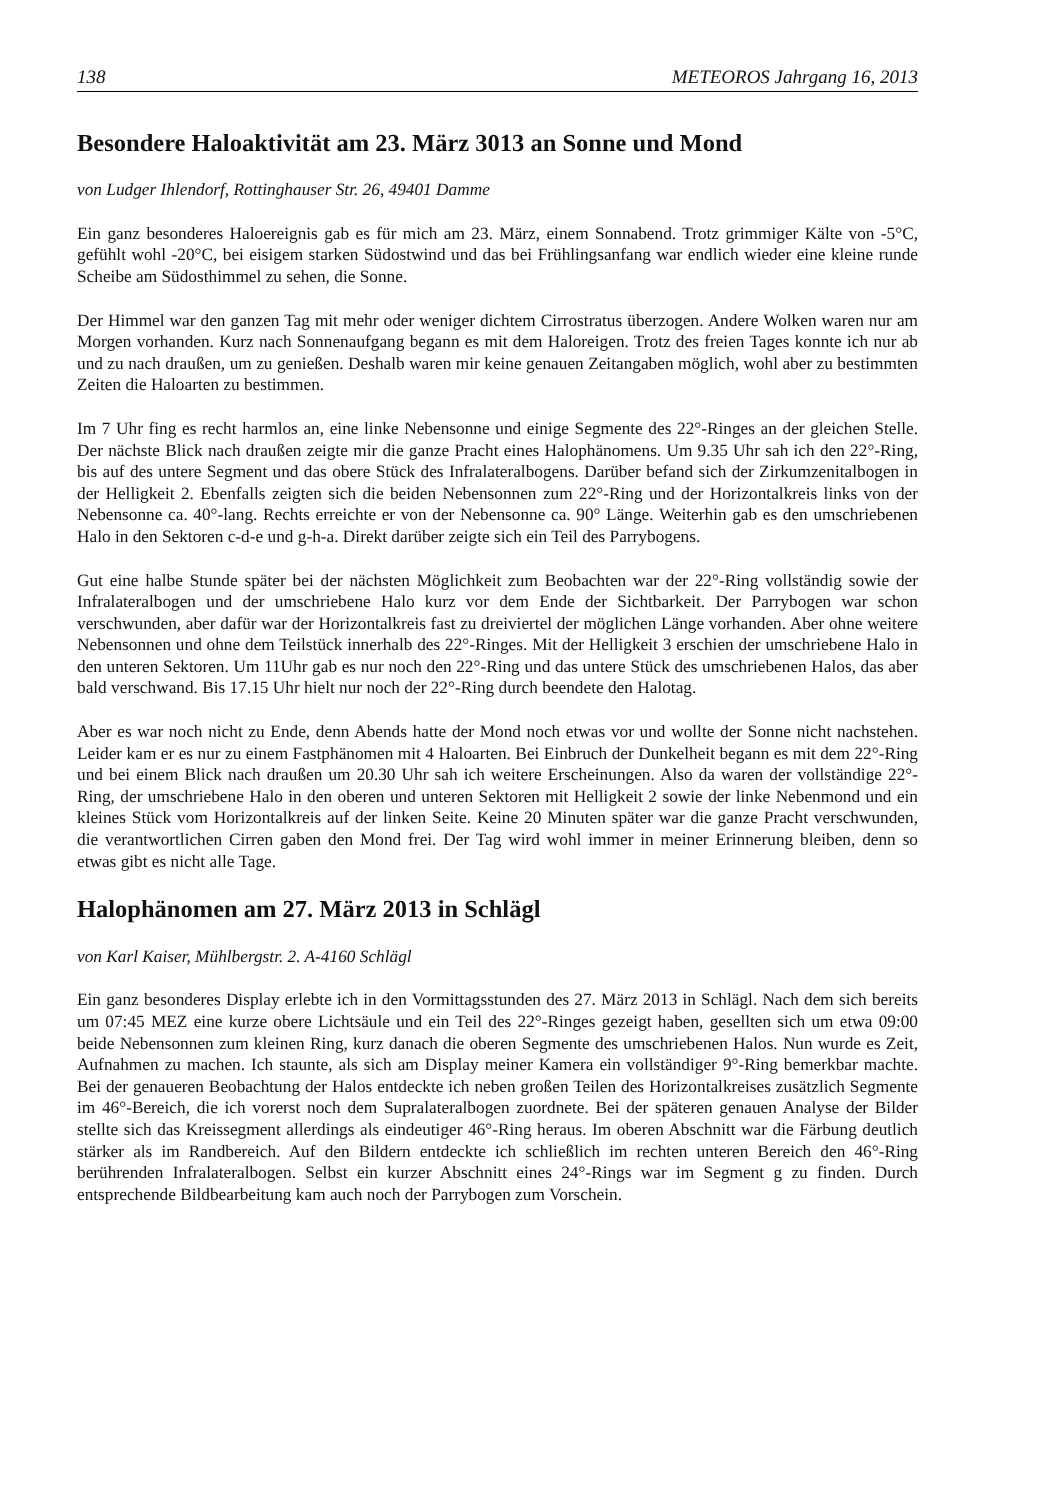138 METEOROS Jahrgang 16, 2013
Besondere Haloaktivität am 23. März 3013 an Sonne und Mond
von Ludger Ihlendorf, Rottinghauser Str. 26, 49401 Damme
Ein ganz besonderes Haloereignis gab es für mich am 23. März, einem Sonnabend. Trotz grimmiger Kälte von -5°C, gefühlt wohl -20°C, bei eisigem starken Südostwind und das bei Frühlingsanfang war endlich wieder eine kleine runde Scheibe am Südosthimmel zu sehen, die Sonne.
Der Himmel war den ganzen Tag mit mehr oder weniger dichtem Cirrostratus überzogen. Andere Wolken waren nur am Morgen vorhanden. Kurz nach Sonnenaufgang begann es mit dem Haloreigen. Trotz des freien Tages konnte ich nur ab und zu nach draußen, um zu genießen. Deshalb waren mir keine genauen Zeitangaben möglich, wohl aber zu bestimmten Zeiten die Haloarten zu bestimmen.
Im 7 Uhr fing es recht harmlos an, eine linke Nebensonne und einige Segmente des 22°-Ringes an der gleichen Stelle. Der nächste Blick nach draußen zeigte mir die ganze Pracht eines Halophänomens. Um 9.35 Uhr sah ich den 22°-Ring, bis auf des untere Segment und das obere Stück des Infralateralbogens. Darüber befand sich der Zirkumzenitalbogen in der Helligkeit 2. Ebenfalls zeigten sich die beiden Nebensonnen zum 22°-Ring und der Horizontalkreis links von der Nebensonne ca. 40°-lang. Rechts erreichte er von der Nebensonne ca. 90° Länge. Weiterhin gab es den umschriebenen Halo in den Sektoren c-d-e und g-h-a. Direkt darüber zeigte sich ein Teil des Parrybogens.
Gut eine halbe Stunde später bei der nächsten Möglichkeit zum Beobachten war der 22°-Ring vollständig sowie der Infralateralbogen und der umschriebene Halo kurz vor dem Ende der Sichtbarkeit. Der Parrybogen war schon verschwunden, aber dafür war der Horizontalkreis fast zu dreiviertel der möglichen Länge vorhanden. Aber ohne weitere Nebensonnen und ohne dem Teilstück innerhalb des 22°-Ringes. Mit der Helligkeit 3 erschien der umschriebene Halo in den unteren Sektoren. Um 11Uhr gab es nur noch den 22°-Ring und das untere Stück des umschriebenen Halos, das aber bald verschwand. Bis 17.15 Uhr hielt nur noch der 22°-Ring durch beendete den Halotag.
Aber es war noch nicht zu Ende, denn Abends hatte der Mond noch etwas vor und wollte der Sonne nicht nachstehen. Leider kam er es nur zu einem Fastphänomen mit 4 Haloarten. Bei Einbruch der Dunkelheit begann es mit dem 22°-Ring und bei einem Blick nach draußen um 20.30 Uhr sah ich weitere Erscheinungen. Also da waren der vollständige 22°-Ring, der umschriebene Halo in den oberen und unteren Sektoren mit Helligkeit 2 sowie der linke Nebenmond und ein kleines Stück vom Horizontalkreis auf der linken Seite. Keine 20 Minuten später war die ganze Pracht verschwunden, die verantwortlichen Cirren gaben den Mond frei. Der Tag wird wohl immer in meiner Erinnerung bleiben, denn so etwas gibt es nicht alle Tage.
Halophänomen am 27. März 2013 in Schlägl
von Karl Kaiser, Mühlbergstr. 2. A-4160 Schlägl
Ein ganz besonderes Display erlebte ich in den Vormittagsstunden des 27. März 2013 in Schlägl. Nach dem sich bereits um 07:45 MEZ eine kurze obere Lichtsäule und ein Teil des 22°-Ringes gezeigt haben, gesellten sich um etwa 09:00 beide Nebensonnen zum kleinen Ring, kurz danach die oberen Segmente des umschriebenen Halos. Nun wurde es Zeit, Aufnahmen zu machen. Ich staunte, als sich am Display meiner Kamera ein vollständiger 9°-Ring bemerkbar machte. Bei der genaueren Beobachtung der Halos entdeckte ich neben großen Teilen des Horizontalkreises zusätzlich Segmente im 46°-Bereich, die ich vorerst noch dem Supralateralbogen zuordnete. Bei der späteren genauen Analyse der Bilder stellte sich das Kreissegment allerdings als eindeutiger 46°-Ring heraus. Im oberen Abschnitt war die Färbung deutlich stärker als im Randbereich. Auf den Bildern entdeckte ich schließlich im rechten unteren Bereich den 46°-Ring berührenden Infralateralbogen. Selbst ein kurzer Abschnitt eines 24°-Rings war im Segment g zu finden. Durch entsprechende Bildbearbeitung kam auch noch der Parrybogen zum Vorschein.